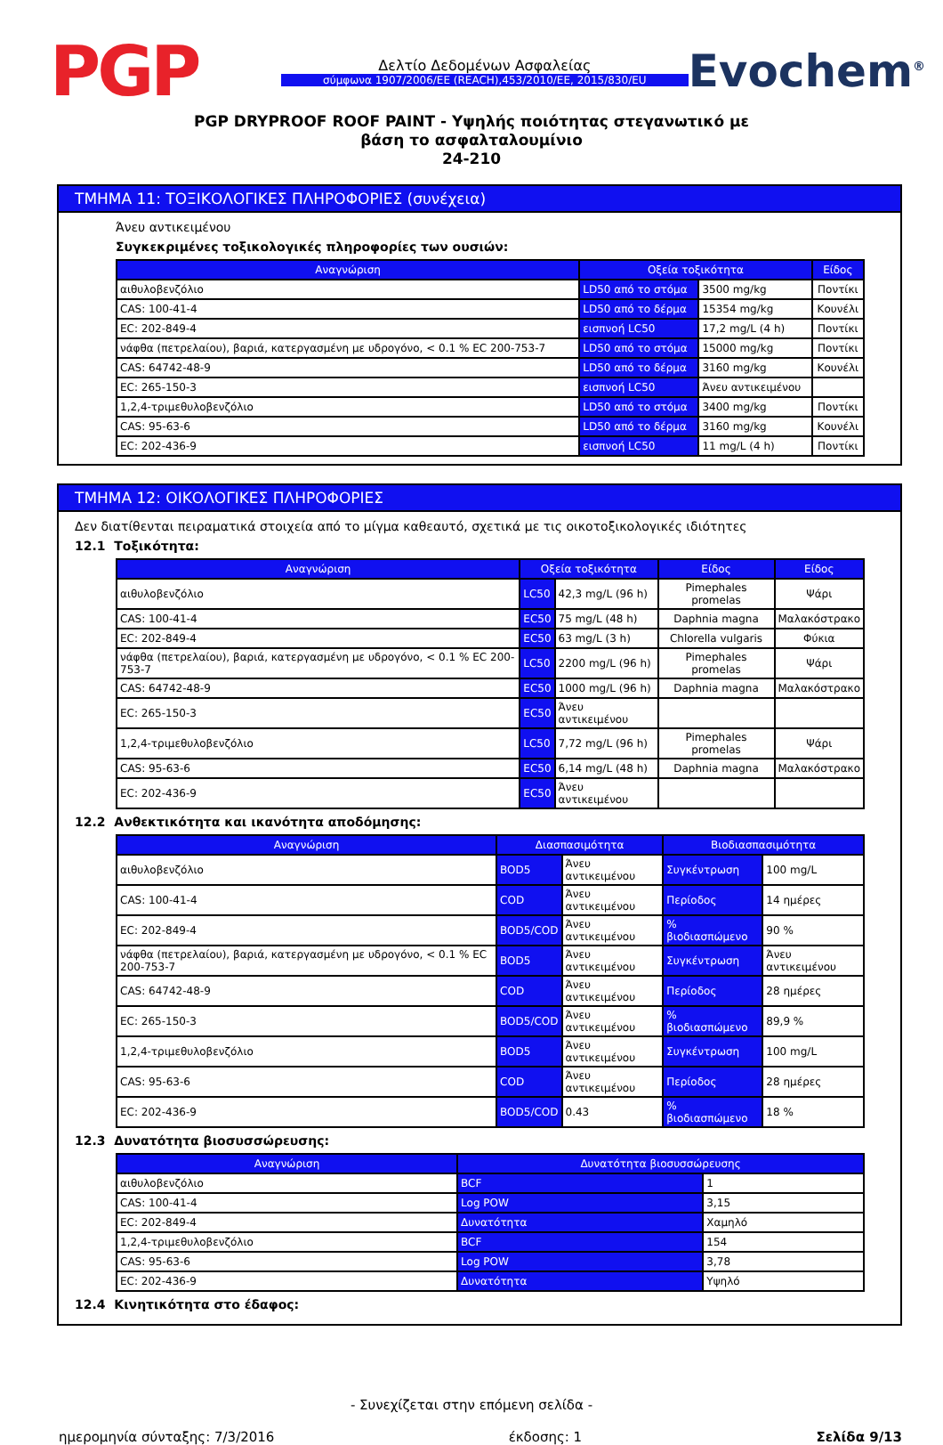PGP
Δελτίο Δεδομένων Ασφαλείας
σύμφωνα 1907/2006/ΕΕ (REACH),453/2010/ΕΕ, 2015/830/ΕU
Evochem<sup>®</sup>
PGP DRYPROOF ROOF PAINT - Υψηλής ποιότητας στεγανωτικό με
βάση το ασφαλταλουμίνιο
24-210
ΤΜΗΜΑ 11: ΤΟΞΙΚΟΛΟΓΙΚΕΣ ΠΛΗΡΟΦΟΡΙΕΣ (συνέχεια)
Άνευ αντικειμένου
Συγκεκριμένες τοξικολογικές πληροφορίες των ουσιών:
| Αναγνώριση | Οξεία τοξικότητα | | Είδος |
| --- | --- | --- | --- |
| αιθυλοβενζόλιο | LD50 από το στόμα | 3500 mg/kg | Ποντίκι |
| CAS: 100-41-4 | LD50 από το δέρμα | 15354 mg/kg | Κουνέλι |
| EC: 202-849-4 | εισπνοή LC50 | 17,2 mg/L (4 h) | Ποντίκι |
| νάφθα (πετρελαίου), βαριά, κατεργασμένη με υδρογόνο, < 0.1 % EC 200-753-7 | LD50 από το στόμα | 15000 mg/kg | Ποντίκι |
| CAS: 64742-48-9 | LD50 από το δέρμα | 3160 mg/kg | Κουνέλι |
| EC: 265-150-3 | εισπνοή LC50 | Άνευ αντικειμένου | |
| 1,2,4-τριμεθυλοβενζόλιο | LD50 από το στόμα | 3400 mg/kg | Ποντίκι |
| CAS: 95-63-6 | LD50 από το δέρμα | 3160 mg/kg | Κουνέλι |
| EC: 202-436-9 | εισπνοή LC50 | 11 mg/L (4 h) | Ποντίκι |
ΤΜΗΜΑ 12: ΟΙΚΟΛΟΓΙΚΕΣ ΠΛΗΡΟΦΟΡΙΕΣ
Δεν διατίθενται πειραματικά στοιχεία από το μίγμα καθεαυτό, σχετικά με τις οικοτοξικολογικές ιδιότητες
12.1 Τοξικότητα:
| Αναγνώριση | Οξεία τοξικότητα | | Είδος | Είδος |
| --- | --- | --- | --- | --- |
| αιθυλοβενζόλιο | LC50 | 42,3 mg/L (96 h) | Pimephales promelas | Ψάρι |
| CAS: 100-41-4 | EC50 | 75 mg/L (48 h) | Daphnia magna | Μαλακόστρακο |
| EC: 202-849-4 | EC50 | 63 mg/L (3 h) | Chlorella vulgaris | Φύκια |
| νάφθα (πετρελαίου), βαριά, κατεργασμένη με υδρογόνο, < 0.1 % EC 200-753-7 | LC50 | 2200 mg/L (96 h) | Pimephales promelas | Ψάρι |
| CAS: 64742-48-9 | EC50 | 1000 mg/L (96 h) | Daphnia magna | Μαλακόστρακο |
| EC: 265-150-3 | EC50 | Άνευ αντικειμένου | | |
| 1,2,4-τριμεθυλοβενζόλιο | LC50 | 7,72 mg/L (96 h) | Pimephales promelas | Ψάρι |
| CAS: 95-63-6 | EC50 | 6,14 mg/L (48 h) | Daphnia magna | Μαλακόστρακο |
| EC: 202-436-9 | EC50 | Άνευ αντικειμένου | | |
12.2 Ανθεκτικότητα και ικανότητα αποδόμησης:
| Αναγνώριση | Διασπασιμότητα | | Βιοδιασπασιμότητα | |
| --- | --- | --- | --- | --- |
| αιθυλοβενζόλιο | BOD5 | Άνευ αντικειμένου | Συγκέντρωση | 100 mg/L |
| CAS: 100-41-4 | COD | Άνευ αντικειμένου | Περίοδος | 14 ημέρες |
| EC: 202-849-4 | BOD5/COD | Άνευ αντικειμένου | % βιοδιασπώμενο | 90 % |
| νάφθα (πετρελαίου), βαριά, κατεργασμένη με υδρογόνο, < 0.1 % EC 200-753-7 | BOD5 | Άνευ αντικειμένου | Συγκέντρωση | Άνευ αντικειμένου |
| CAS: 64742-48-9 | COD | Άνευ αντικειμένου | Περίοδος | 28 ημέρες |
| EC: 265-150-3 | BOD5/COD | Άνευ αντικειμένου | % βιοδιασπώμενο | 89,9 % |
| 1,2,4-τριμεθυλοβενζόλιο | BOD5 | Άνευ αντικειμένου | Συγκέντρωση | 100 mg/L |
| CAS: 95-63-6 | COD | Άνευ αντικειμένου | Περίοδος | 28 ημέρες |
| EC: 202-436-9 | BOD5/COD | 0.43 | % βιοδιασπώμενο | 18 % |
12.3 Δυνατότητα βιοσυσσώρευσης:
| Αναγνώριση | Δυνατότητα βιοσυσσώρευσης | |
| --- | --- | --- |
| αιθυλοβενζόλιο | BCF | 1 |
| CAS: 100-41-4 | Log POW | 3,15 |
| EC: 202-849-4 | Δυνατότητα | Χαμηλό |
| 1,2,4-τριμεθυλοβενζόλιο | BCF | 154 |
| CAS: 95-63-6 | Log POW | 3,78 |
| EC: 202-436-9 | Δυνατότητα | Υψηλό |
12.4 Κινητικότητα στο έδαφος:
- Συνεχίζεται στην επόμενη σελίδα -
ημερομηνία σύνταξης: 7/3/2016 έκδοσης: 1 Σελίδα 9/13